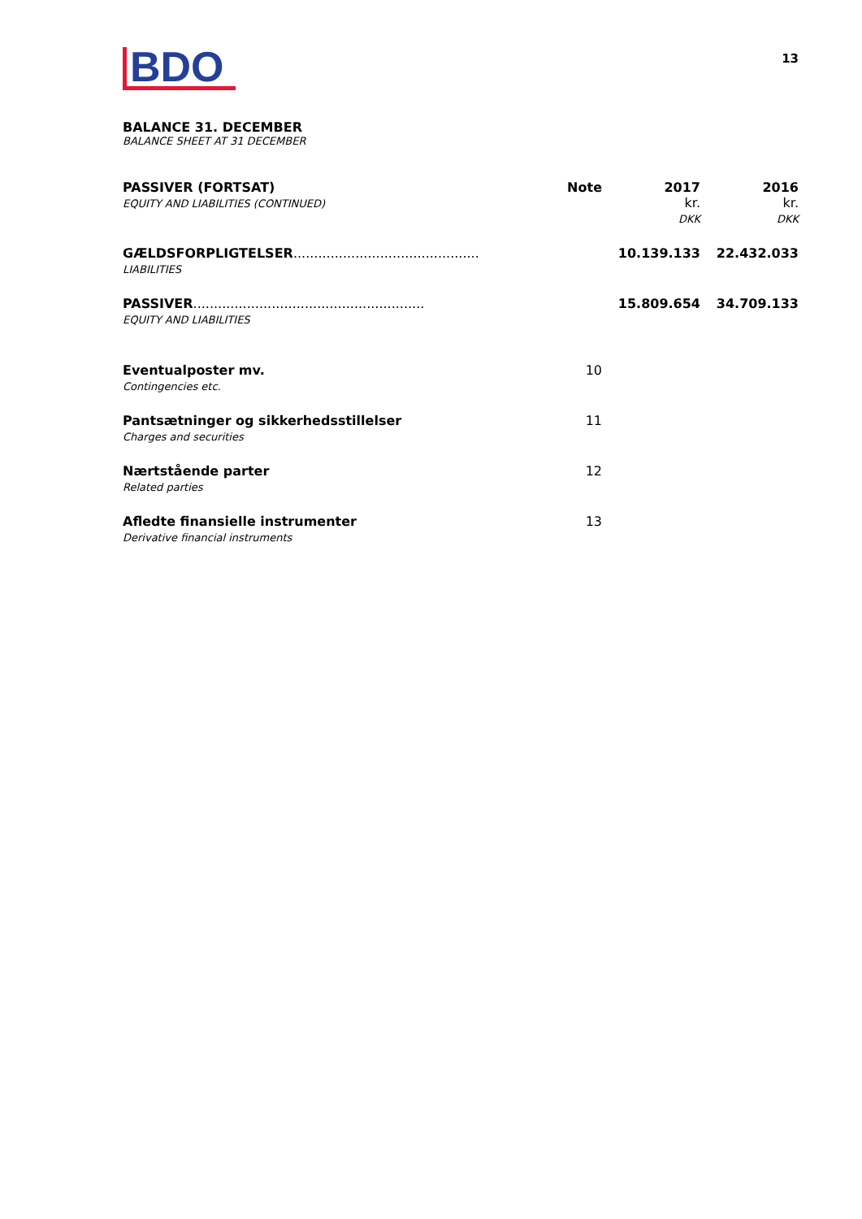BDO
13
BALANCE 31. DECEMBER
BALANCE SHEET AT 31 DECEMBER
| PASSIVER (FORTSAT) EQUITY AND LIABILITIES (CONTINUED) | Note | 2017 kr. DKK | 2016 kr. DKK |
| --- | --- | --- | --- |
| GÆLDSFORPLIGTELSER ............................................. LIABILITIES | | 10.139.133 | 22.432.033 |
| PASSIVER ........................................................ EQUITY AND LIABILITIES | | 15.809.654 | 34.709.133 |
| Eventualposter mv. Contingencies etc. | 10 | | |
| Pantsætninger og sikkerhedsstillelser Charges and securities | 11 | | |
| Nærtstående parter Related parties | 12 | | |
| Afledte finansielle instrumenter Derivative financial instruments | 13 | | |